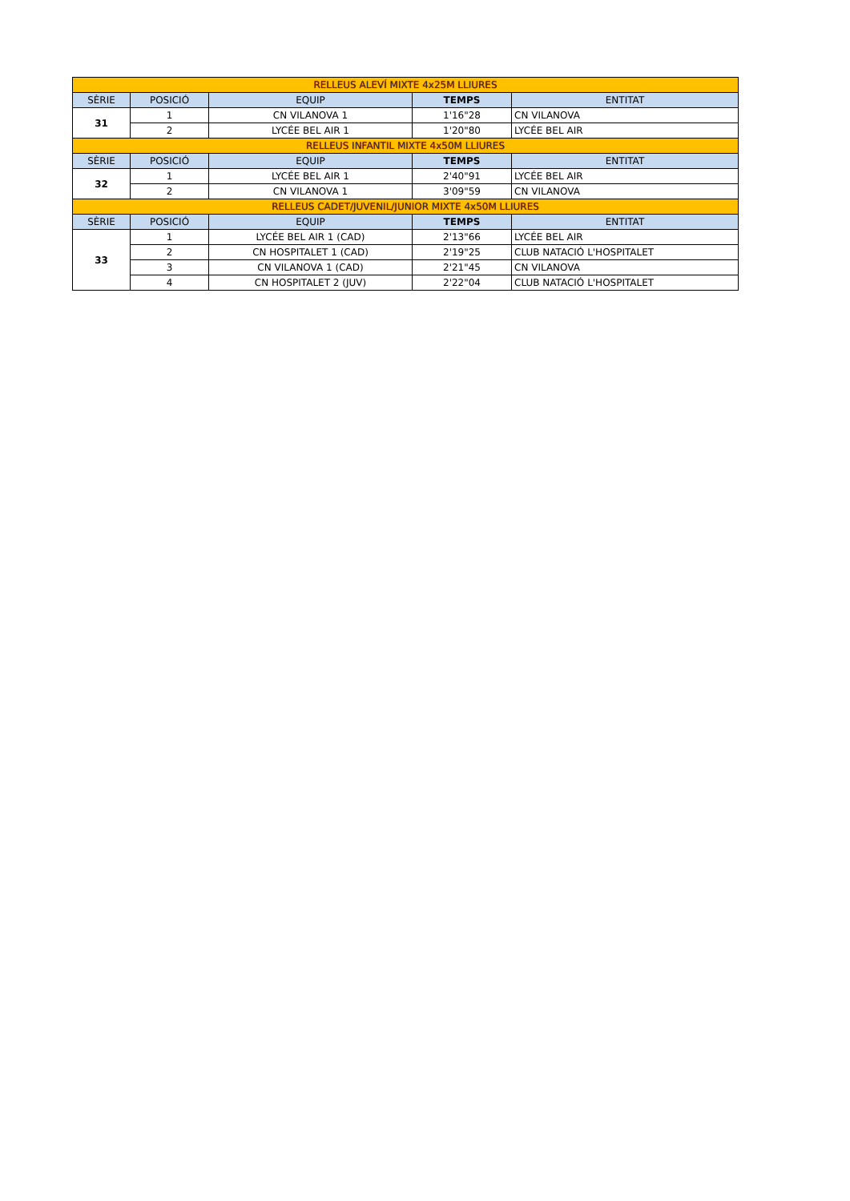| RELLEUS ALEVÍ MIXTE 4x25M LLIURES | | | | |
| SÈRIE | POSICIÓ | EQUIP | TEMPS | ENTITAT |
| 31 | 1 | CN VILANOVA 1 | 1'16"28 | CN VILANOVA |
| | 2 | LYCÉE BEL AIR 1 | 1'20"80 | LYCÉE BEL AIR |
| RELLEUS INFANTIL MIXTE 4x50M LLIURES | | | | |
| SÈRIE | POSICIÓ | EQUIP | TEMPS | ENTITAT |
| 32 | 1 | LYCÉE BEL AIR 1 | 2'40"91 | LYCÉE BEL AIR |
| | 2 | CN VILANOVA 1 | 3'09"59 | CN VILANOVA |
| RELLEUS CADET/JUVENIL/JUNIOR MIXTE 4x50M LLIURES | | | | |
| SÈRIE | POSICIÓ | EQUIP | TEMPS | ENTITAT |
| 33 | 1 | LYCÉE BEL AIR 1 (CAD) | 2'13"66 | LYCÉE BEL AIR |
| | 2 | CN HOSPITALET 1 (CAD) | 2'19"25 | CLUB NATACIÓ L'HOSPITALET |
| | 3 | CN VILANOVA 1 (CAD) | 2'21"45 | CN VILANOVA |
| | 4 | CN HOSPITALET 2 (JUV) | 2'22"04 | CLUB NATACIÓ L'HOSPITALET |